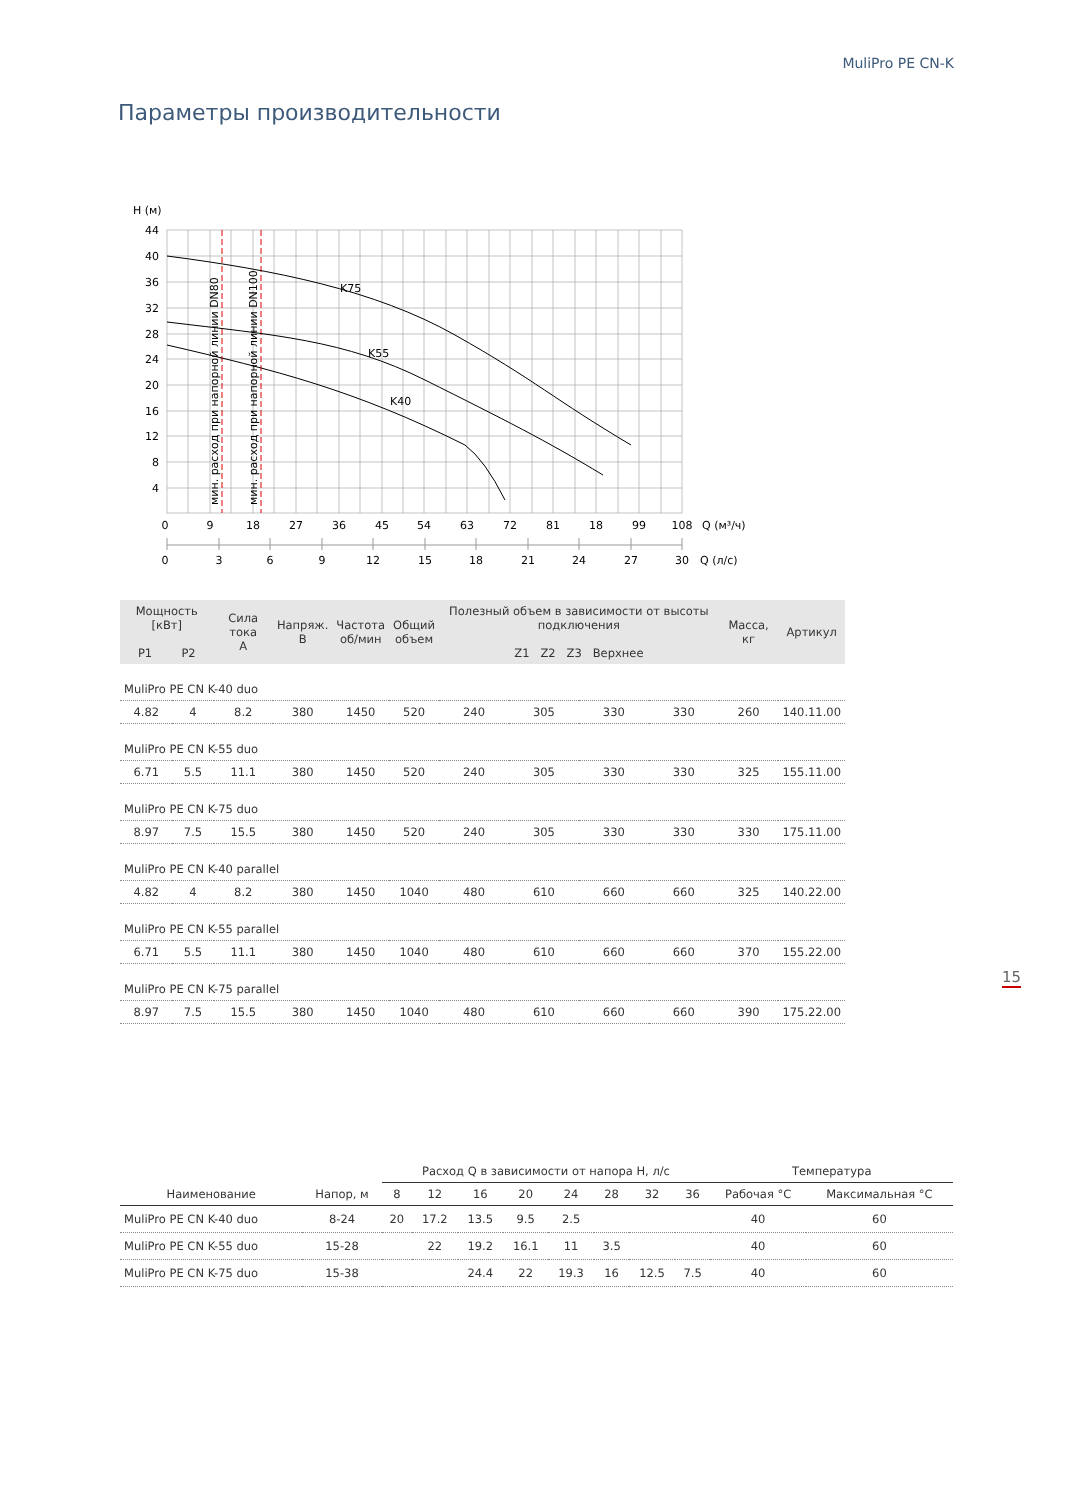MuliPro PE CN-K
Параметры производительности
H (м)
K75
K55
K40
мин. расход при напорной линии DN80
мин. расход при напорной линии DN100
44
40
36
32
28
24
20
16
12
8
4
0
9
18
27
36
45
54
63
72
81
18
99
108
Q (м³/ч)
0
3
6
9
12
15
18
21
24
27
30
Q (л/с)
| Мощность [кВт] P1 P2 | | Сила тока A | Напряж. B | Частота об/мин | Общий объем | Полезный объем в зависимости от высоты подключения Z1 Z2 Z3 Верхнее | | | | Масса, кг | Артикул |
| --- | --- | --- | --- | --- | --- | --- | --- | --- | --- | --- | --- |
| MuliPro PE CN K-40 duo | | | | | | | | | | | |
| 4.82 | 4 | 8.2 | 380 | 1450 | 520 | 240 | 305 | 330 | 330 | 260 | 140.11.00 |
| MuliPro PE CN K-55 duo | | | | | | | | | | | |
| 6.71 | 5.5 | 11.1 | 380 | 1450 | 520 | 240 | 305 | 330 | 330 | 325 | 155.11.00 |
| MuliPro PE CN K-75 duo | | | | | | | | | | | |
| 8.97 | 7.5 | 15.5 | 380 | 1450 | 520 | 240 | 305 | 330 | 330 | 330 | 175.11.00 |
| MuliPro PE CN K-40 parallel | | | | | | | | | | | |
| 4.82 | 4 | 8.2 | 380 | 1450 | 1040 | 480 | 610 | 660 | 660 | 325 | 140.22.00 |
| MuliPro PE CN K-55 parallel | | | | | | | | | | | |
| 6.71 | 5.5 | 11.1 | 380 | 1450 | 1040 | 480 | 610 | 660 | 660 | 370 | 155.22.00 |
| MuliPro PE CN K-75 parallel | | | | | | | | | | | |
| 8.97 | 7.5 | 15.5 | 380 | 1450 | 1040 | 480 | 610 | 660 | 660 | 390 | 175.22.00 |
| | | Расход Q в зависимости от напора H, л/с | | | | | | | | Температура | |
| --- | --- | --- | --- | --- | --- | --- | --- | --- | --- | --- | --- |
| Наименование | Напор, м | 8 | 12 | 16 | 20 | 24 | 28 | 32 | 36 | Рабочая °C | Максимальная °C |
| MuliPro PE CN K-40 duo | 8-24 | 20 | 17.2 | 13.5 | 9.5 | 2.5 | | | | 40 | 60 |
| MuliPro PE CN K-55 duo | 15-28 | | 22 | 19.2 | 16.1 | 11 | 3.5 | | | 40 | 60 |
| MuliPro PE CN K-75 duo | 15-38 | | | 24.4 | 22 | 19.3 | 16 | 12.5 | 7.5 | 40 | 60 |
15